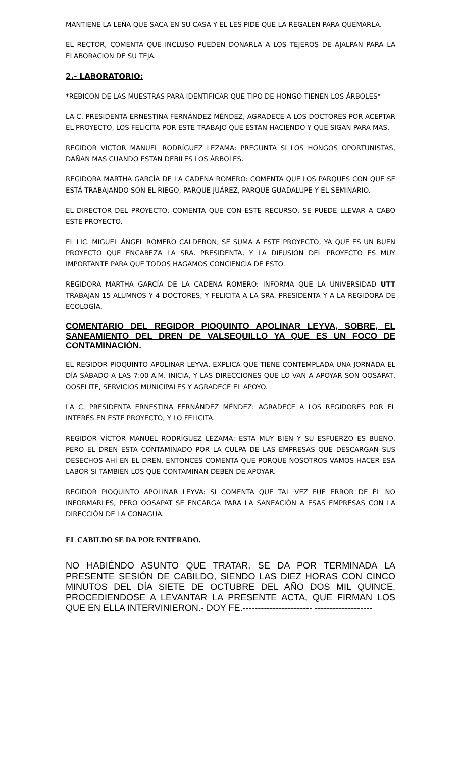MANTIENE LA LEÑA QUE SACA EN SU CASA Y EL LES PIDE QUE LA REGALEN PARA QUEMARLA.
EL RECTOR, COMENTA QUE INCLUSO PUEDEN DONARLA A LOS TEJEROS DE AJALPAN PARA LA ELABORACION DE SU TEJA.
2.- LABORATORIO:
*REBICON DE LAS MUESTRAS PARA IDENTIFICAR QUE TIPO DE HONGO TIENEN LOS ÁRBOLES*
LA C. PRESIDENTA ERNESTINA FERNÁNDEZ MÉNDEZ, AGRADECE A LOS DOCTORES POR ACEPTAR EL PROYECTO, LOS FELICITA POR ESTE TRABAJO QUE ESTAN HACIENDO Y QUE SIGAN PARA MAS.
REGIDOR VICTOR MANUEL RODRÍGUEZ LEZAMA: PREGUNTA SI LOS HONGOS OPORTUNISTAS, DAÑAN MAS CUANDO ESTAN DEBILES LOS ÁRBOLES.
REGIDORA MARTHA GARCÍA DE LA CADENA ROMERO: COMENTA QUE LOS PARQUES CON QUE SE ESTÁ TRABAJANDO SON EL RIEGO, PARQUE JUÁREZ, PARQUE GUADALUPE Y EL SEMINARIO.
EL DIRECTOR DEL PROYECTO, COMENTA QUE CON ESTE RECURSO, SE PUEDE LLEVAR A CABO ESTE PROYECTO.
EL LIC. MIGUEL ÁNGEL ROMERO CALDERON, SE SUMA A ESTE PROYECTO, YA QUE ES UN BUEN PROYECTO QUE ENCABEZA LA SRA. PRESIDENTA, Y LA DIFUSIÓN DEL PROYECTO ES MUY IMPORTANTE PARA QUE TODOS HAGAMOS CONCIENCIA DE ESTO.
REGIDORA MARTHA GARCÍA DE LA CADENA ROMERO: INFORMA QUE LA UNIVERSIDAD UTT TRABAJAN 15 ALUMNOS Y 4 DOCTORES, Y FELICITA A LA SRA. PRESIDENTA Y A LA REGIDORA DE ECOLOGÍA.
COMENTARIO DEL REGIDOR PIOQUINTO APOLINAR LEYVA, SOBRE, EL SANEAMIENTO DEL DREN DE VALSEQUILLO YA QUE ES UN FOCO DE CONTAMINACIÓN.
EL REGIDOR PIOQUINTO APOLINAR LEYVA, EXPLICA QUE TIENE CONTEMPLADA UNA JORNADA EL DÍA SÁBADO A LAS 7:00 A.M. INICIA, Y LAS DIRECCIONES QUE LO VAN A APOYAR SON OOSAPAT, OOSELITE, SERVICIOS MUNICIPALES Y AGRADECE EL APOYO.
LA C. PRESIDENTA ERNESTINA FERNÁNDEZ MÉNDEZ: AGRADECE A LOS REGIDORES POR EL INTERÉS EN ESTE PROYECTO, Y LO FELICITA.
REGIDOR VÍCTOR MANUEL RODRÍGUEZ LEZAMA: ESTA MUY BIEN Y SU ESFUERZO ES BUENO, PERO EL DREN ESTA CONTAMINADO POR LA CULPA DE LAS EMPRESAS QUE DESCARGAN SUS DESECHOS AHÍ EN EL DREN, ENTONCES COMENTA QUE PORQUE NOSOTROS VAMOS HACER ESA LABOR SI TAMBIEN LOS QUE CONTAMINAN DEBEN DE APOYAR.
REGIDOR PIOQUINTO APOLINAR LEYVA: SI COMENTA QUE TAL VEZ FUE ERROR DE ÉL NO INFORMARLES, PERO OOSAPAT SE ENCARGA PARA LA SANEACIÓN A ESAS EMPRESAS CON LA DIRECCIÓN DE LA CONAGUA.
EL CABILDO SE DA POR ENTERADO.
NO HABIÉNDO ASUNTO QUE TRATAR, SE DA POR TERMINADA LA PRESENTE SESIÓN DE CABILDO, SIENDO LAS DIEZ HORAS CON CINCO MINUTOS DEL DÍA SIETE DE OCTUBRE DEL AÑO DOS MIL QUINCE, PROCEDIENDOSE A LEVANTAR LA PRESENTE ACTA, QUE FIRMAN LOS QUE EN ELLA INTERVINIERON.- DOY FE.----------------------- -------------------